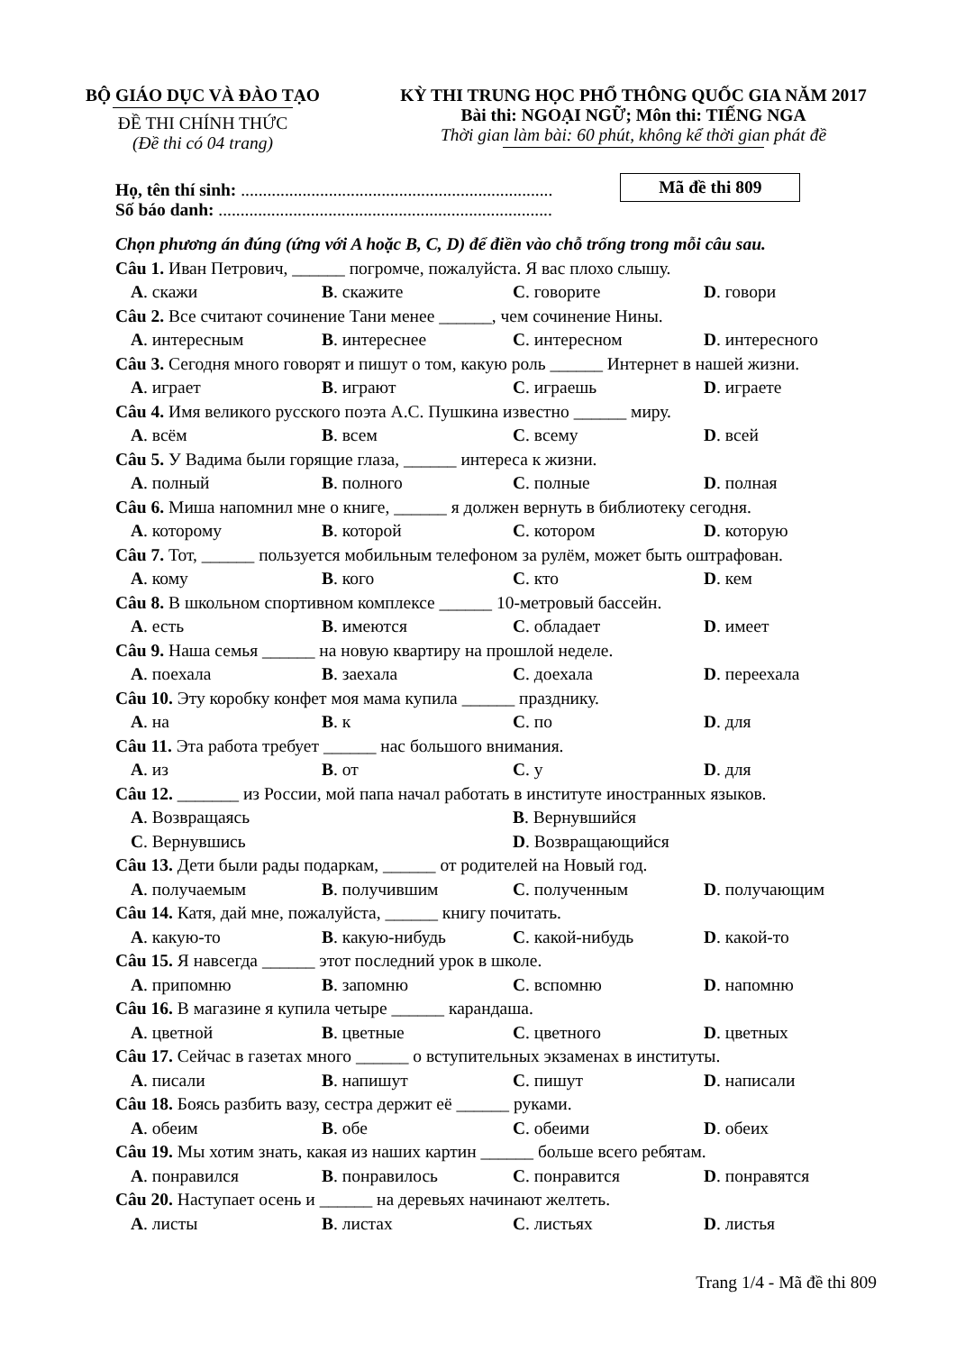BỘ GIÁO DỤC VÀ ĐÀO TẠO
ĐỀ THI CHÍNH THỨC
(Đề thi có 04 trang)
KỲ THI TRUNG HỌC PHỔ THÔNG QUỐC GIA NĂM 2017
Bài thi: NGOẠI NGỮ; Môn thi: TIẾNG NGA
Thời gian làm bài: 60 phút, không kể thời gian phát đề
Họ, tên thí sinh: .......................................................................
Số báo danh: ............................................................................
Mã đề thi 809
Chọn phương án đúng (ứng với A hoặc B, C, D) để điền vào chỗ trống trong mỗi câu sau.
Câu 1. Иван Петрович, ______ погромче, пожалуйста. Я вас плохо слышу.
A. скажи B. скажите C. говорите D. говори
Câu 2. Все считают сочинение Тани менее ______, чем сочинение Нины.
A. интересным B. интереснее C. интересном D. интересного
Câu 3. Сегодня много говорят и пишут о том, какую роль ______ Интернет в нашей жизни.
A. играет B. играют C. играешь D. играете
Câu 4. Имя великого русского поэта А.С. Пушкина известно ______ миру.
A. всём B. всем C. всему D. всей
Câu 5. У Вадима были горящие глаза, ______ интереса к жизни.
A. полный B. полного C. полные D. полная
Câu 6. Миша напомнил мне о книге, ______ я должен вернуть в библиотеку сегодня.
A. которому B. которой C. котором D. которую
Câu 7. Тот, ______ пользуется мобильным телефоном за рулём, может быть оштрафован.
A. кому B. кого C. кто D. кем
Câu 8. В школьном спортивном комплексе ______ 10-метровый бассейн.
A. есть B. имеются C. обладает D. имеет
Câu 9. Наша семья ______ на новую квартиру на прошлой неделе.
A. поехала B. заехала C. доехала D. переехала
Câu 10. Эту коробку конфет моя мама купила ______ празднику.
A. на B. к C. по D. для
Câu 11. Эта работа требует ______ нас большого внимания.
A. из B. от C. у D. для
Câu 12. _______ из России, мой папа начал работать в институте иностранных языков.
A. Возвращаясь B. Вернувшийся
C. Вернувшись D. Возвращающийся
Câu 13. Дети были рады подаркам, ______ от родителей на Новый год.
A. получаемым B. получившим C. полученным D. получающим
Câu 14. Катя, дай мне, пожалуйста, ______ книгу почитать.
A. какую-то B. какую-нибудь C. какой-нибудь D. какой-то
Câu 15. Я навсегда ______ этот последний урок в школе.
A. припомню B. запомню C. вспомню D. напомню
Câu 16. В магазине я купила четыре ______ карандаша.
A. цветной B. цветные C. цветного D. цветных
Câu 17. Сейчас в газетах много ______ о вступительных экзаменах в институты.
A. писали B. напишут C. пишут D. написали
Câu 18. Боясь разбить вазу, сестра держит её ______ руками.
A. обеим B. обе C. обеими D. обеих
Câu 19. Мы хотим знать, какая из наших картин ______ больше всего ребятам.
A. понравился B. понравилось C. понравится D. понравятся
Câu 20. Наступает осень и ______ на деревьях начинают желтеть.
A. листы B. листах C. листьях D. листья
Trang 1/4 - Mã đề thi 809